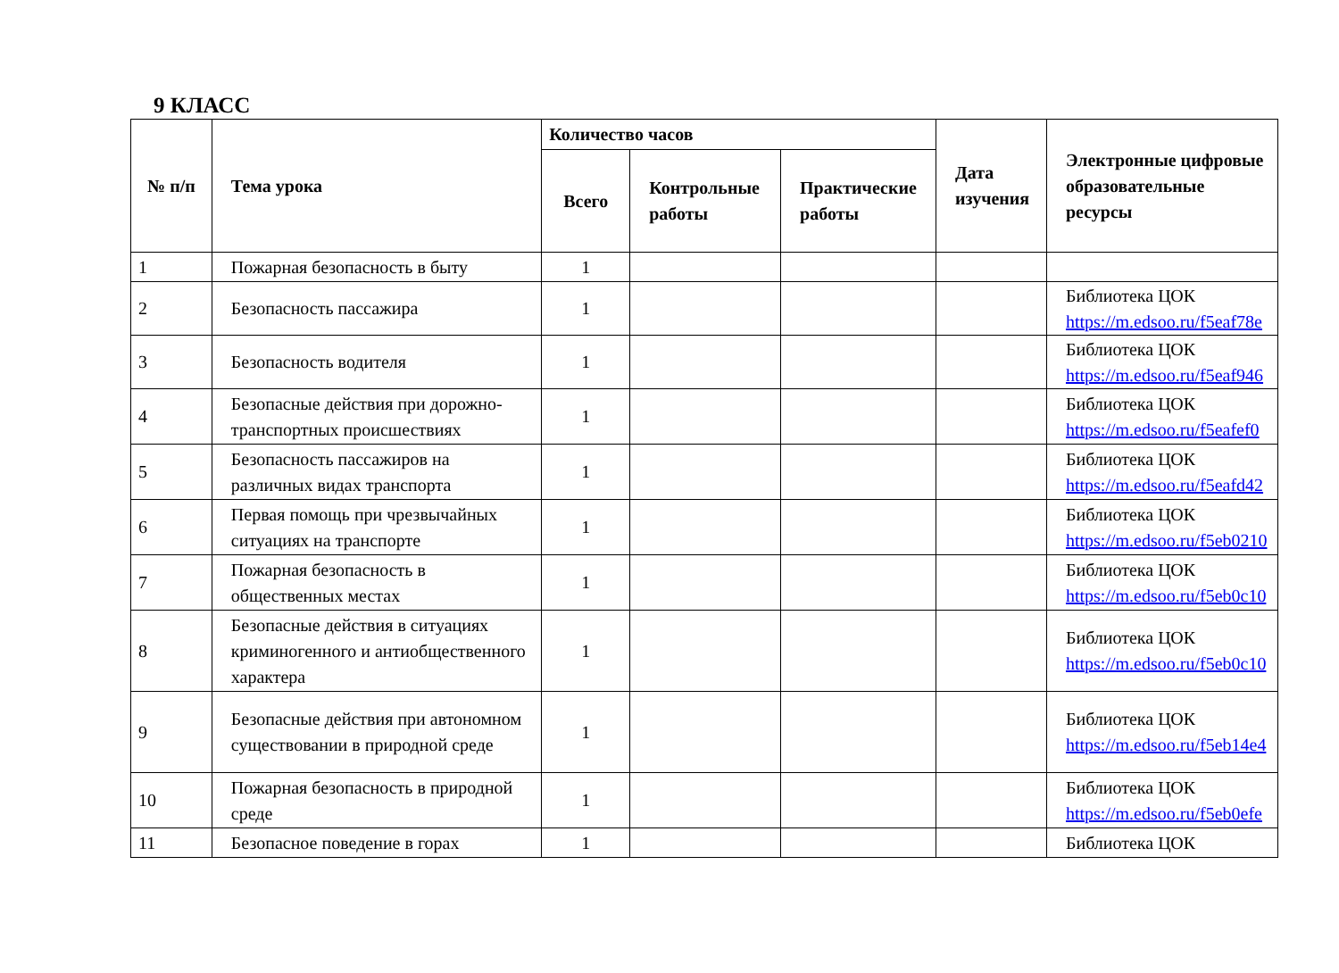9 КЛАСС
| № п/п | Тема урока | Количество часов | | | Дата изучения | Электронные цифровые образовательные ресурсы |
| --- | --- | --- | --- | --- | --- | --- |
| | | Всего | Контрольные работы | Практические работы | | |
| 1 | Пожарная безопасность в быту | 1 | | | | |
| 2 | Безопасность пассажира | 1 | | | | Библиотека ЦОК https://m.edsoo.ru/f5eaf78e |
| 3 | Безопасность водителя | 1 | | | | Библиотека ЦОК https://m.edsoo.ru/f5eaf946 |
| 4 | Безопасные действия при дорожно-транспортных происшествиях | 1 | | | | Библиотека ЦОК https://m.edsoo.ru/f5eafef0 |
| 5 | Безопасность пассажиров на различных видах транспорта | 1 | | | | Библиотека ЦОК https://m.edsoo.ru/f5eafd42 |
| 6 | Первая помощь при чрезвычайных ситуациях на транспорте | 1 | | | | Библиотека ЦОК https://m.edsoo.ru/f5eb0210 |
| 7 | Пожарная безопасность в общественных местах | 1 | | | | Библиотека ЦОК https://m.edsoo.ru/f5eb0c10 |
| 8 | Безопасные действия в ситуациях криминогенного и антиобщественного характера | 1 | | | | Библиотека ЦОК https://m.edsoo.ru/f5eb0c10 |
| 9 | Безопасные действия при автономном существовании в природной среде | 1 | | | | Библиотека ЦОК https://m.edsoo.ru/f5eb14e4 |
| 10 | Пожарная безопасность в природной среде | 1 | | | | Библиотека ЦОК https://m.edsoo.ru/f5eb0efe |
| 11 | Безопасное поведение в горах | 1 | | | | Библиотека ЦОК |